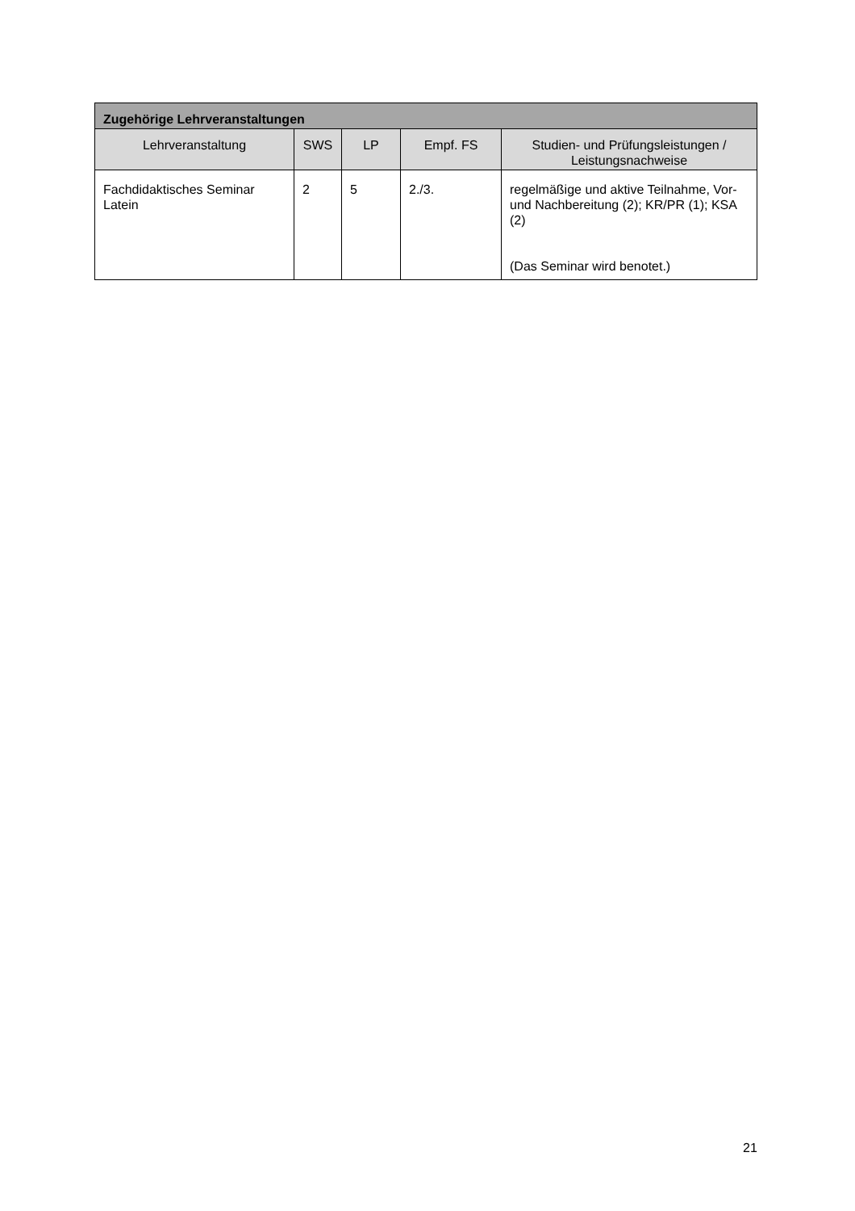| Zugehörige Lehrveranstaltungen | | | | |
| --- | --- | --- | --- | --- |
| Lehrveranstaltung | SWS | LP | Empf. FS | Studien- und Prüfungsleistungen / Leistungsnachweise |
| Fachdidaktisches Seminar Latein | 2 | 5 | 2./3. | regelmäßige und aktive Teilnahme, Vor- und Nachbereitung (2); KR/PR (1); KSA (2) (Das Seminar wird benotet.) |
21